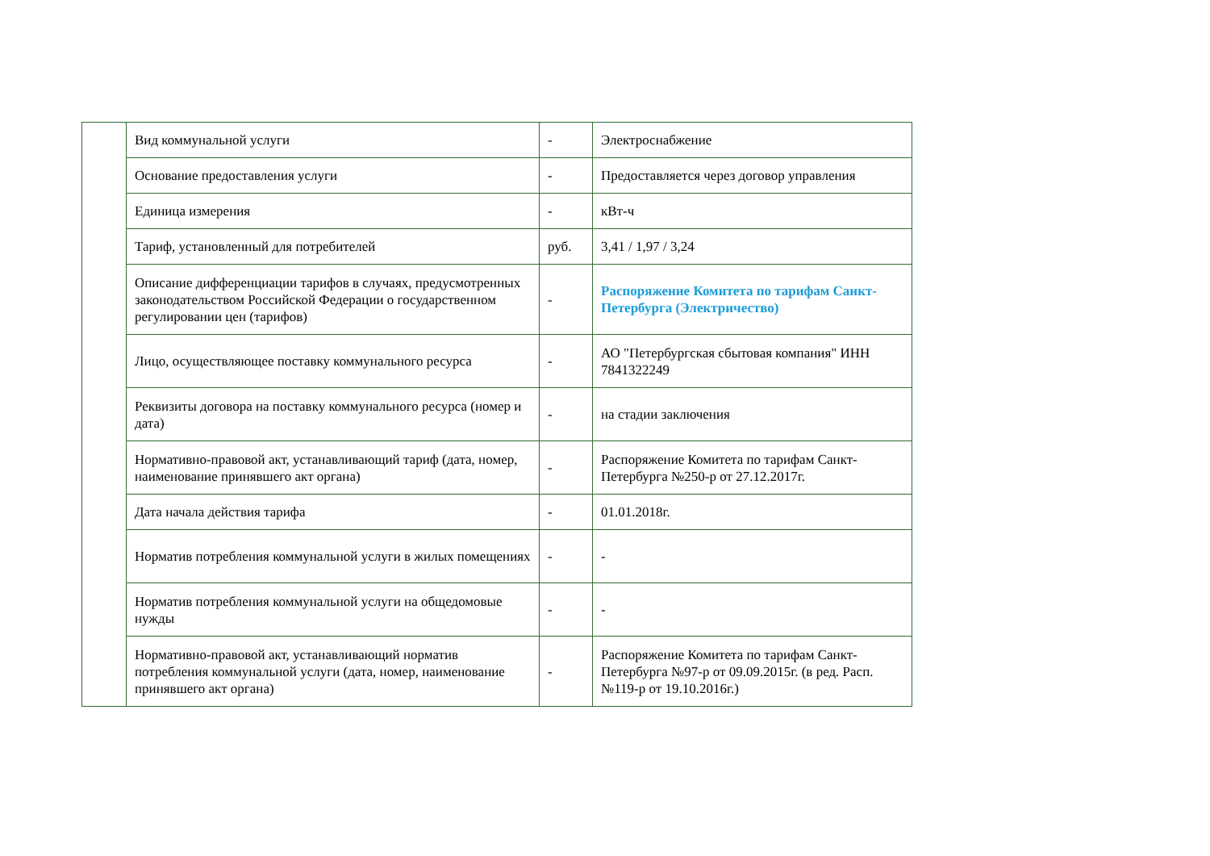| | Вид коммунальной услуги | - | Электроснабжение |
| | Основание предоставления услуги | - | Предоставляется через договор управления |
| | Единица измерения | - | кВт-ч |
| | Тариф, установленный для потребителей | руб. | 3,41 / 1,97 / 3,24 |
| | Описание дифференциации тарифов в случаях, предусмотренных законодательством Российской Федерации о государственном регулировании цен (тарифов) | - | Распоряжение Комитета по тарифам Санкт-Петербурга (Электричество) |
| | Лицо, осуществляющее поставку коммунального ресурса | - | АО "Петербургская сбытовая компания" ИНН 7841322249 |
| | Реквизиты договора на поставку коммунального ресурса (номер и дата) | - | на стадии заключения |
| | Нормативно-правовой акт, устанавливающий тариф (дата, номер, наименование принявшего акт органа) | - | Распоряжение Комитета по тарифам Санкт-Петербурга №250-р от 27.12.2017г. |
| | Дата начала действия тарифа | - | 01.01.2018г. |
| | Норматив потребления коммунальной услуги в жилых помещениях | - | - |
| | Норматив потребления коммунальной услуги на общедомовые нужды | - | - |
| | Нормативно-правовой акт, устанавливающий норматив потребления коммунальной услуги (дата, номер, наименование принявшего акт органа) | - | Распоряжение Комитета по тарифам Санкт-Петербурга №97-р от 09.09.2015г. (в ред. Расп.№119-р от 19.10.2016г.) |